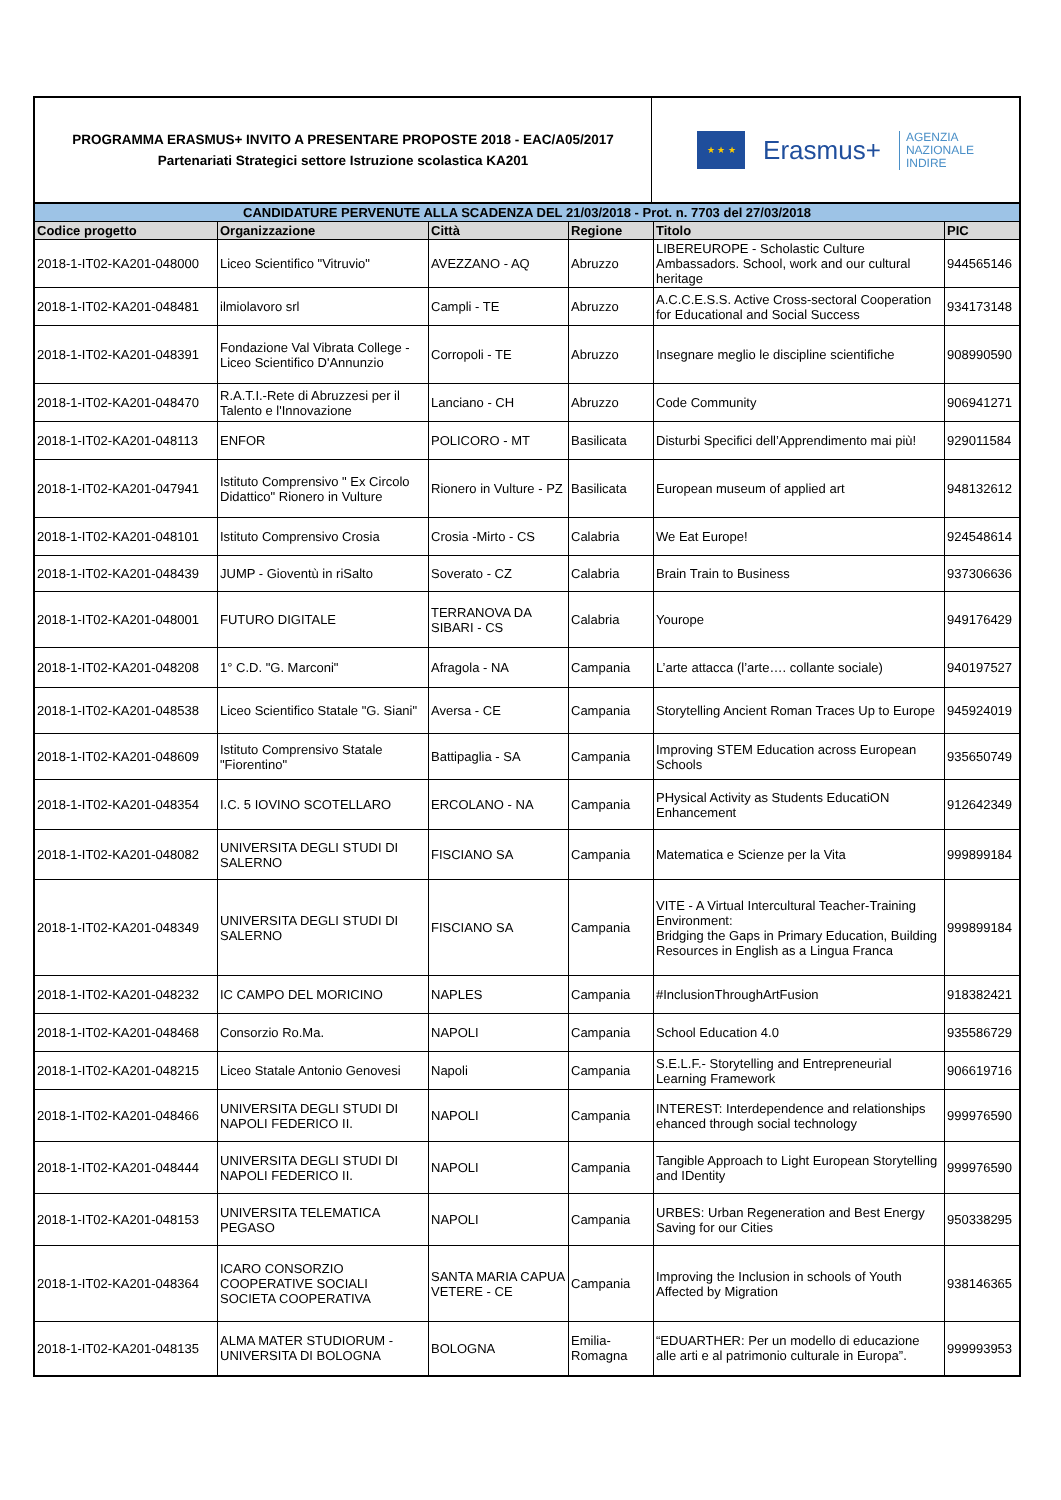PROGRAMMA ERASMUS+ INVITO A PRESENTARE PROPOSTE 2018 - EAC/A05/2017
Partenariati Strategici settore Istruzione scolastica KA201
★ ★ ★
Erasmus+
AGENZIA
NAZIONALE
INDIRE
| CANDIDATURE PERVENUTE ALLA SCADENZA DEL 21/03/2018 - Prot. n. 7703 del 27/03/2018 | | | | | |
| --- | --- | --- | --- | --- | --- |
| Codice progetto | Organizzazione | Città | Regione | Titolo | PIC |
| 2018-1-IT02-KA201-048000 | Liceo Scientifico "Vitruvio" | AVEZZANO - AQ | Abruzzo | LIBEREUROPE - Scholastic Culture Ambassadors. School, work and our cultural heritage | 944565146 |
| 2018-1-IT02-KA201-048481 | ilmiolavoro srl | Campli - TE | Abruzzo | A.C.C.E.S.S. Active Cross-sectoral Cooperation for Educational and Social Success | 934173148 |
| 2018-1-IT02-KA201-048391 | Fondazione Val Vibrata College - Liceo Scientifico D'Annunzio | Corropoli - TE | Abruzzo | Insegnare meglio le discipline scientifiche | 908990590 |
| 2018-1-IT02-KA201-048470 | R.A.T.I.-Rete di Abruzzesi per il Talento e l'Innovazione | Lanciano - CH | Abruzzo | Code Community | 906941271 |
| 2018-1-IT02-KA201-048113 | ENFOR | POLICORO - MT | Basilicata | Disturbi Specifici dell’Apprendimento mai più! | 929011584 |
| 2018-1-IT02-KA201-047941 | Istituto Comprensivo " Ex Circolo Didattico" Rionero in Vulture | Rionero in Vulture - PZ | Basilicata | European museum of applied art | 948132612 |
| 2018-1-IT02-KA201-048101 | Istituto Comprensivo Crosia | Crosia -Mirto - CS | Calabria | We Eat Europe! | 924548614 |
| 2018-1-IT02-KA201-048439 | JUMP - Gioventù in riSalto | Soverato - CZ | Calabria | Brain Train to Business | 937306636 |
| 2018-1-IT02-KA201-048001 | FUTURO DIGITALE | TERRANOVA DA SIBARI - CS | Calabria | Yourope | 949176429 |
| 2018-1-IT02-KA201-048208 | 1° C.D. "G. Marconi" | Afragola - NA | Campania | L’arte attacca (l’arte…. collante sociale) | 940197527 |
| 2018-1-IT02-KA201-048538 | Liceo Scientifico Statale "G. Siani" | Aversa - CE | Campania | Storytelling Ancient Roman Traces Up to Europe | 945924019 |
| 2018-1-IT02-KA201-048609 | Istituto Comprensivo Statale "Fiorentino" | Battipaglia - SA | Campania | Improving STEM Education across European Schools | 935650749 |
| 2018-1-IT02-KA201-048354 | I.C. 5 IOVINO SCOTELLARO | ERCOLANO - NA | Campania | PHysical Activity as Students EducatiON Enhancement | 912642349 |
| 2018-1-IT02-KA201-048082 | UNIVERSITA DEGLI STUDI DI SALERNO | FISCIANO SA | Campania | Matematica e Scienze per la Vita | 999899184 |
| 2018-1-IT02-KA201-048349 | UNIVERSITA DEGLI STUDI DI SALERNO | FISCIANO SA | Campania | VITE - A Virtual Intercultural Teacher-Training Environment: Bridging the Gaps in Primary Education, Building Resources in English as a Lingua Franca | 999899184 |
| 2018-1-IT02-KA201-048232 | IC CAMPO DEL MORICINO | NAPLES | Campania | #InclusionThroughArtFusion | 918382421 |
| 2018-1-IT02-KA201-048468 | Consorzio Ro.Ma. | NAPOLI | Campania | School Education 4.0 | 935586729 |
| 2018-1-IT02-KA201-048215 | Liceo Statale Antonio Genovesi | Napoli | Campania | S.E.L.F.- Storytelling and Entrepreneurial Learning Framework | 906619716 |
| 2018-1-IT02-KA201-048466 | UNIVERSITA DEGLI STUDI DI NAPOLI FEDERICO II. | NAPOLI | Campania | INTEREST: Interdependence and relationships ehanced through social technology | 999976590 |
| 2018-1-IT02-KA201-048444 | UNIVERSITA DEGLI STUDI DI NAPOLI FEDERICO II. | NAPOLI | Campania | Tangible Approach to Light European Storytelling and IDentity | 999976590 |
| 2018-1-IT02-KA201-048153 | UNIVERSITA TELEMATICA PEGASO | NAPOLI | Campania | URBES: Urban Regeneration and Best Energy Saving for our Cities | 950338295 |
| 2018-1-IT02-KA201-048364 | ICARO CONSORZIO COOPERATIVE SOCIALI SOCIETA COOPERATIVA | SANTA MARIA CAPUA VETERE - CE | Campania | Improving the Inclusion in schools of Youth Affected by Migration | 938146365 |
| 2018-1-IT02-KA201-048135 | ALMA MATER STUDIORUM - UNIVERSITA DI BOLOGNA | BOLOGNA | Emilia-Romagna | “EDUARTHER: Per un modello di educazione alle arti e al patrimonio culturale in Europa”. | 999993953 |